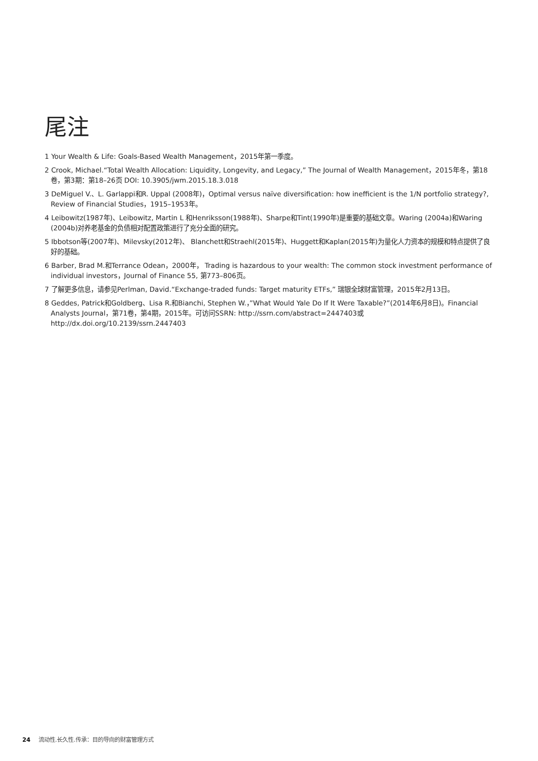尾注
1 Your Wealth & Life: Goals-Based Wealth Management，2015年第一季度。
2 Crook, Michael.“Total Wealth Allocation: Liquidity, Longevity, and Legacy,” The Journal of Wealth Management，2015年冬，第18卷，第3期：第18–26页 DOI: 10.3905/jwm.2015.18.3.018
3 DeMiguel V.、L. Garlappi和R. Uppal (2008年)，Optimal versus naïve diversification: how inefficient is the 1/N portfolio strategy?, Review of Financial Studies，1915–1953年。
4 Leibowitz(1987年)、Leibowitz, Martin L 和Henriksson(1988年)、Sharpe和Tint(1990年)是重要的基础文章。Waring (2004a)和Waring (2004b)对养老基金的负债相对配置政策进行了充分全面的研究。
5 Ibbotson等(2007年)、Milevsky(2012年)、 Blanchett和Straehl(2015年)、Huggett和Kaplan(2015年)为量化人力资本的规模和特点提供了良好的基础。
6 Barber, Brad M.和Terrance Odean，2000年， Trading is hazardous to your wealth: The common stock investment performance of individual investors，Journal of Finance 55, 第773–806页。
7 了解更多信息，请参见Perlman, David.“Exchange-traded funds: Target maturity ETFs,” 瑞银全球财富管理，2015年2月13日。
8 Geddes, Patrick和Goldberg、Lisa R.和Bianchi, Stephen W.，”What Would Yale Do If It Were Taxable?”(2014年6月8日)。Financial Analysts Journal，第71卷，第4期，2015年。可访问SSRN: http://ssrn.com/abstract=2447403或http://dx.doi.org/10.2139/ssrn.2447403
24 流动性.长久性.传承：目的导向的财富管理方式